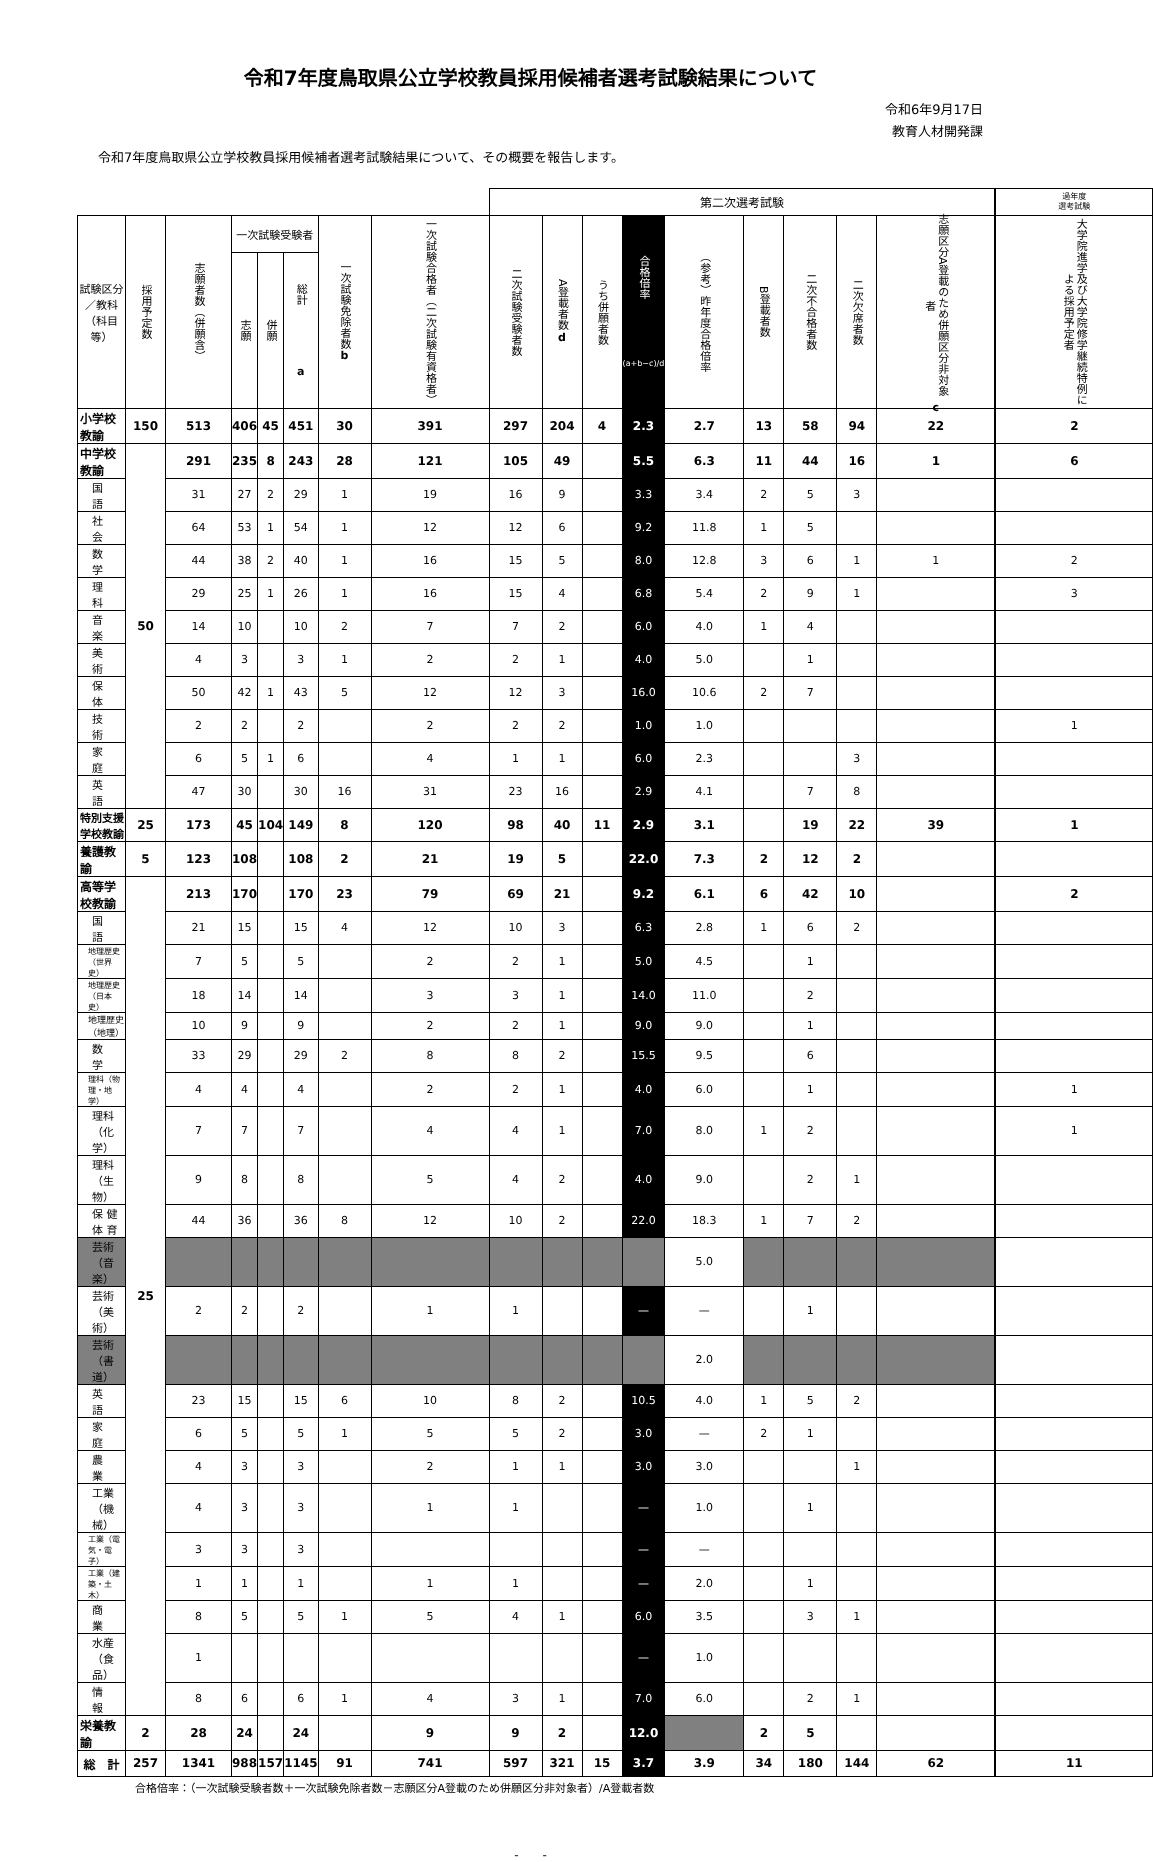令和7年度鳥取県公立学校教員採用候補者選考試験結果について
令和6年9月17日
教育人材開発課
令和7年度鳥取県公立学校教員採用候補者選考試験結果について、その概要を報告します。
| | | | | | | | | 第二次選考試験 | | | | | | | | | | 過年度 選考試験 |
| 試験区分 ／教科（科目等） | 採用予定数 | 志願者数（併願含） | 一次試験受験者 | | | 一次試験免除者数 b | 一次試験合格者（二次試験有資格者） | 二次試験受験者数 | A登載者数 d | うち併願者数 | 合格倍率 (a+b−c)/d | （参考）昨年度合格倍率 | B登載者数 | 二次不合格者数 | 二次欠席者数 | 志願区分A登載のため併願区分非対象者 c | | 大学院進学及び大学院修学継続特例による採用予定者 |
| | | | 志願 | 併願 | 総計 a | | | | | | | | | | | | | |
| 小学校教諭 | 150 | 513 | 406 | 45 | 451 | 30 | 391 | 297 | 204 | 4 | 2.3 | 2.7 | 13 | 58 | 94 | 22 | | 2 |
| 中学校教諭 | 50 | 291 | 235 | 8 | 243 | 28 | 121 | 105 | 49 | | 5.5 | 6.3 | 11 | 44 | 16 | 1 | | 6 |
| 国 語 | | 31 | 27 | 2 | 29 | 1 | 19 | 16 | 9 | | 3.3 | 3.4 | 2 | 5 | 3 | | | |
| 社 会 | | 64 | 53 | 1 | 54 | 1 | 12 | 12 | 6 | | 9.2 | 11.8 | 1 | 5 | | | | |
| 数 学 | | 44 | 38 | 2 | 40 | 1 | 16 | 15 | 5 | | 8.0 | 12.8 | 3 | 6 | 1 | 1 | | 2 |
| 理 科 | | 29 | 25 | 1 | 26 | 1 | 16 | 15 | 4 | | 6.8 | 5.4 | 2 | 9 | 1 | | | 3 |
| 音 楽 | | 14 | 10 | | 10 | 2 | 7 | 7 | 2 | | 6.0 | 4.0 | 1 | 4 | | | | |
| 美 術 | | 4 | 3 | | 3 | 1 | 2 | 2 | 1 | | 4.0 | 5.0 | | 1 | | | | |
| 保 体 | | 50 | 42 | 1 | 43 | 5 | 12 | 12 | 3 | | 16.0 | 10.6 | 2 | 7 | | | | |
| 技 術 | | 2 | 2 | | 2 | | 2 | 2 | 2 | | 1.0 | 1.0 | | | | | | 1 |
| 家 庭 | | 6 | 5 | 1 | 6 | | 4 | 1 | 1 | | 6.0 | 2.3 | | | 3 | | | |
| 英 語 | | 47 | 30 | | 30 | 16 | 31 | 23 | 16 | | 2.9 | 4.1 | | 7 | 8 | | | |
| 特別支援学校教諭 | 25 | 173 | 45 | 104 | 149 | 8 | 120 | 98 | 40 | 11 | 2.9 | 3.1 | | 19 | 22 | 39 | | 1 |
| 養護教諭 | 5 | 123 | 108 | | 108 | 2 | 21 | 19 | 5 | | 22.0 | 7.3 | 2 | 12 | 2 | | | |
| 高等学校教諭 | 25 | 213 | 170 | | 170 | 23 | 79 | 69 | 21 | | 9.2 | 6.1 | 6 | 42 | 10 | | | 2 |
| 国 語 | | 21 | 15 | | 15 | 4 | 12 | 10 | 3 | | 6.3 | 2.8 | 1 | 6 | 2 | | | |
| 地理歴史（世界史） | | 7 | 5 | | 5 | | 2 | 2 | 1 | | 5.0 | 4.5 | | 1 | | | | |
| 地理歴史（日本史） | | 18 | 14 | | 14 | | 3 | 3 | 1 | | 14.0 | 11.0 | | 2 | | | | |
| 地理歴史（地理） | | 10 | 9 | | 9 | | 2 | 2 | 1 | | 9.0 | 9.0 | | 1 | | | | |
| 数 学 | | 33 | 29 | | 29 | 2 | 8 | 8 | 2 | | 15.5 | 9.5 | | 6 | | | | |
| 理科（物理・地学） | | 4 | 4 | | 4 | | 2 | 2 | 1 | | 4.0 | 6.0 | | 1 | | | | 1 |
| 理科（化学） | | 7 | 7 | | 7 | | 4 | 4 | 1 | | 7.0 | 8.0 | 1 | 2 | | | | 1 |
| 理科（生物） | | 9 | 8 | | 8 | | 5 | 4 | 2 | | 4.0 | 9.0 | | 2 | 1 | | | |
| 保 健 体 育 | | 44 | 36 | | 36 | 8 | 12 | 10 | 2 | | 22.0 | 18.3 | 1 | 7 | 2 | | | |
| 芸術（音楽） | | | | | | | | | | | | 5.0 | | | | | | |
| 芸術（美術） | | 2 | 2 | | 2 | | 1 | 1 | | | — | — | | 1 | | | | |
| 芸術（書道） | | | | | | | | | | | | 2.0 | | | | | | |
| 英 語 | | 23 | 15 | | 15 | 6 | 10 | 8 | 2 | | 10.5 | 4.0 | 1 | 5 | 2 | | | |
| 家 庭 | | 6 | 5 | | 5 | 1 | 5 | 5 | 2 | | 3.0 | — | 2 | 1 | | | | |
| 農 業 | | 4 | 3 | | 3 | | 2 | 1 | 1 | | 3.0 | 3.0 | | | 1 | | | |
| 工業（機械） | | 4 | 3 | | 3 | | 1 | 1 | | | — | 1.0 | | 1 | | | | |
| 工業（電気・電子） | | 3 | 3 | | 3 | | | | | | — | — | | | | | | |
| 工業（建築・土木） | | 1 | 1 | | 1 | | 1 | 1 | | | — | 2.0 | | 1 | | | | |
| 商 業 | | 8 | 5 | | 5 | 1 | 5 | 4 | 1 | | 6.0 | 3.5 | | 3 | 1 | | | |
| 水産（食品） | | 1 | | | | | | | | | — | 1.0 | | | | | | |
| 情 報 | | 8 | 6 | | 6 | 1 | 4 | 3 | 1 | | 7.0 | 6.0 | | 2 | 1 | | | |
| 栄養教諭 | 2 | 28 | 24 | | 24 | | 9 | 9 | 2 | | 12.0 | | 2 | 5 | | | | |
| 総 計 | 257 | 1341 | 988 | 157 | 1145 | 91 | 741 | 597 | 321 | 15 | 3.7 | 3.9 | 34 | 180 | 144 | 62 | | 11 |
合格倍率：（一次試験受験者数＋一次試験免除者数－志願区分A登載のため併願区分非対象者）/A登載者数
-　　-